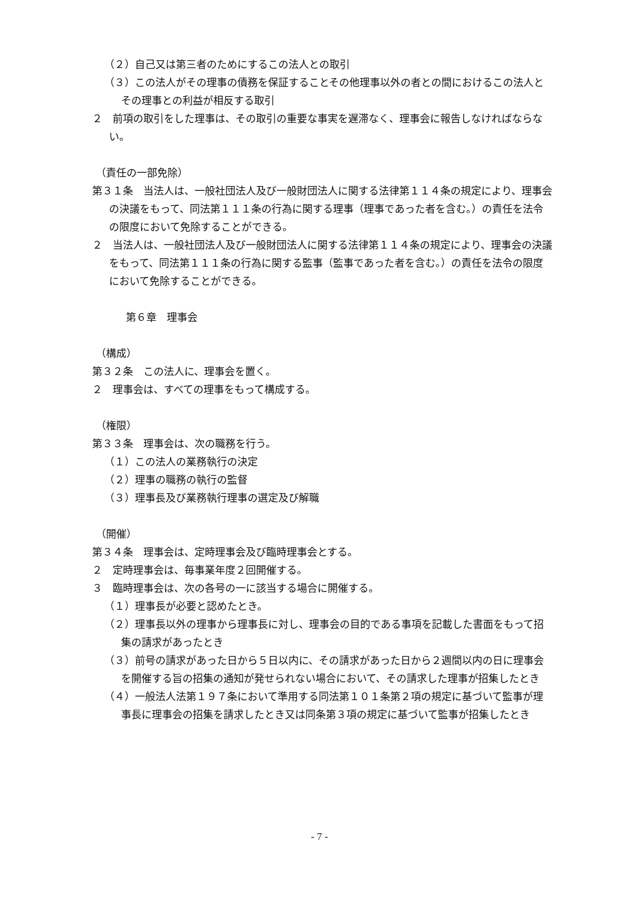（２）自己又は第三者のためにするこの法人との取引
（３）この法人がその理事の債務を保証することその他理事以外の者との間におけるこの法人とその理事との利益が相反する取引
２　前項の取引をした理事は、その取引の重要な事実を遅滞なく、理事会に報告しなければならない。
（責任の一部免除）
第３１条　当法人は、一般社団法人及び一般財団法人に関する法律第１１４条の規定により、理事会の決議をもって、同法第１１１条の行為に関する理事（理事であった者を含む。）の責任を法令の限度において免除することができる。
２　当法人は、一般社団法人及び一般財団法人に関する法律第１１４条の規定により、理事会の決議をもって、同法第１１１条の行為に関する監事（監事であった者を含む。）の責任を法令の限度において免除することができる。
第６章　理事会
（構成）
第３２条　この法人に、理事会を置く。
２　理事会は、すべての理事をもって構成する。
（権限）
第３３条　理事会は、次の職務を行う。
（１）この法人の業務執行の決定
（２）理事の職務の執行の監督
（３）理事長及び業務執行理事の選定及び解職
（開催）
第３４条　理事会は、定時理事会及び臨時理事会とする。
２　定時理事会は、毎事業年度２回開催する。
３　臨時理事会は、次の各号の一に該当する場合に開催する。
（１）理事長が必要と認めたとき。
（２）理事長以外の理事から理事長に対し、理事会の目的である事項を記載した書面をもって招集の請求があったとき
（３）前号の請求があった日から５日以内に、その請求があった日から２週間以内の日に理事会を開催する旨の招集の通知が発せられない場合において、その請求した理事が招集したとき
（４）一般法人法第１９７条において準用する同法第１０１条第２項の規定に基づいて監事が理事長に理事会の招集を請求したとき又は同条第３項の規定に基づいて監事が招集したとき
- 7 -